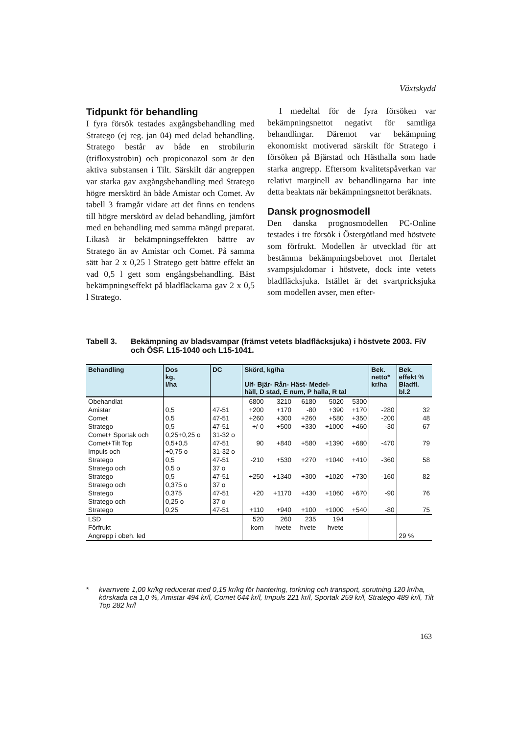Växtskydd
Tidpunkt för behandling
I fyra försök testades axgångsbehandling med Stratego (ej reg. jan 04) med delad behandling. Stratego består av både en strobilurin (trifloxystrobin) och propiconazol som är den aktiva substansen i Tilt. Särskilt där angreppen var starka gav axgångsbehandling med Stratego högre merskörd än både Amistar och Comet. Av tabell 3 framgår vidare att det finns en tendens till högre merskörd av delad behandling, jämfört med en behandling med samma mängd preparat. Likaså är bekämpningseffekten bättre av Stratego än av Amistar och Comet. På samma sätt har 2 x 0,25 l Stratego gett bättre effekt än vad 0,5 l gett som engångsbehandling. Bäst bekämpningseffekt på bladfläckarna gav 2 x 0,5 l Stratego.
I medeltal för de fyra försöken var bekämpningsnettot negativt för samtliga behandlingar. Däremot var bekämpning ekonomiskt motiverad särskilt för Stratego i försöken på Bjärstad och Hästhalla som hade starka angrepp. Eftersom kvalitetspåverkan var relativt marginell av behandlingarna har inte detta beaktats när bekämpningsnettot beräknats.
Dansk prognosmodell
Den danska prognosmodellen PC-Online testades i tre försök i Östergötland med höstvete som förfrukt. Modellen är utvecklad för att bestämma bekämpningsbehovet mot flertalet svampsjukdomar i höstvete, dock inte vetets bladfläcksjuka. Istället är det svartpricksjuka som modellen avser, men efter-
Tabell 3. Bekämpning av bladsvampar (främst vetets bladfläcksjuka) i höstvete 2003. FiV och ÖSF. L15-1040 och L15-1041.
| Behandling | Dos kg, l/ha | DC | Skörd, kg/ha Ulf- Bjär- Rån- Häst- Medel- häll, D stad, E num, P halla, R tal | | | | | Bek. netto* kr/ha | Bek. effekt % Bladfl. bl.2 |
| --- | --- | --- | --- | --- | --- | --- | --- | --- | --- |
| Obehandlat | | | 6800 | 3210 | 6180 | 5020 | 5300 | | |
| Amistar | 0,5 | 47-51 | +200 | +170 | -80 | +390 | +170 | -280 | 32 |
| Comet | 0,5 | 47-51 | +260 | +300 | +260 | +580 | +350 | -200 | 48 |
| Stratego | 0,5 | 47-51 | +/-0 | +500 | +330 | +1000 | +460 | -30 | 67 |
| Comet+ Sportak och | 0,25+0,25 o | 31-32 o | | | | | | | |
| Comet+Tilt Top | 0,5+0,5 | 47-51 | 90 | +840 | +580 | +1390 | +680 | -470 | 79 |
| Impuls och | +0,75 o | 31-32 o | | | | | | | |
| Stratego | 0,5 | 47-51 | -210 | +530 | +270 | +1040 | +410 | -360 | 58 |
| Stratego och | 0,5 o | 37 o | | | | | | | |
| Stratego | 0,5 | 47-51 | +250 | +1340 | +300 | +1020 | +730 | -160 | 82 |
| Stratego och | 0,375 o | 37 o | | | | | | | |
| Stratego | 0,375 | 47-51 | +20 | +1170 | +430 | +1060 | +670 | -90 | 76 |
| Stratego och | 0,25 o | 37 o | | | | | | | |
| Stratego | 0,25 | 47-51 | +110 | +940 | +100 | +1000 | +540 | -80 | 75 |
| LSD | | | 520 | 260 | 235 | 194 | | | |
| Förfrukt | | | korn | hvete | hvete | hvete | | | |
| Angrepp i obeh. led | | | | | | | | | 29 % |
* kvarnvete 1,00 kr/kg reducerat med 0,15 kr/kg för hantering, torkning och transport, sprutning 120 kr/ha, körskada ca 1,0 %, Amistar 494 kr/l, Comet 644 kr/l, Impuls 221 kr/l, Sportak 259 kr/l, Stratego 489 kr/l, Tilt Top 282 kr/l
163